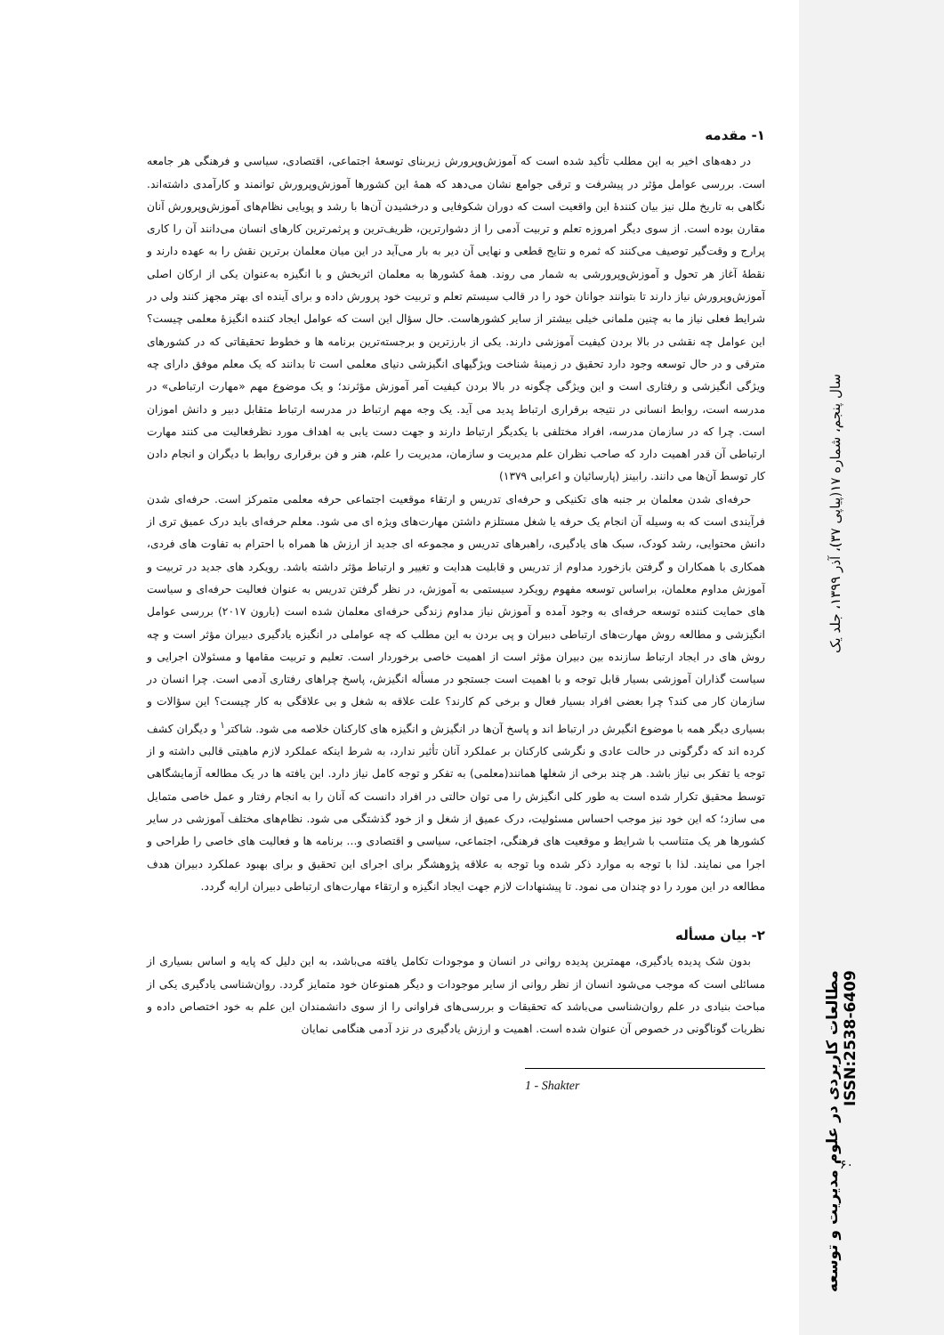۱- مقدمه
در دهه‌های اخیر به این مطلب تأکید شده است که آموزش‌وپرورش زیربنای توسعهٔ اجتماعی، اقتصادی، سیاسی و فرهنگی هر جامعه است. بررسی عوامل مؤثر در پیشرفت و ترقی جوامع نشان می‌دهد که همهٔ این کشورها آموزش‌وپرورش توانمند و کارآمدی داشته‌اند. نگاهی به تاریخ ملل نیز بیان کنندهٔ این واقعیت است که دوران شکوفایی و درخشیدن آن‌ها با رشد و پویایی نظام‌های آموزش‌وپرورش آنان مقارن بوده است. از سوی دیگر امروزه تعلم و تربیت آدمی را از دشوارترین، ظریف‌ترین و پرثمرترین کارهای انسان می‌دانند آن را کاری پرارج و وقت‌گیر توصیف می‌کنند که ثمره و نتایج قطعی و نهایی آن دیر به بار می‌آید در این میان معلمان برترین نقش را به عهده دارند و نقطهٔ آغاز هر تحول و آموزش‌وپرورشی به شمار می روند. همهٔ کشورها به معلمان اثربخش و با انگیزه به‌عنوان یکی از ارکان اصلی آموزش‌وپرورش نیاز دارند تا بتوانند جوانان خود را در قالب سیستم تعلم و تربیت خود پرورش داده و برای آینده ای بهتر مجهز کنند ولی در شرایط فعلی نیاز ما به چنین ملمانی خیلی بیشتر از سایر کشورهاست. حال سؤال این است که عوامل ایجاد کننده انگیزهٔ معلمی چیست؟ این عوامل چه نقشی در بالا بردن کیفیت آموزشی دارند. یکی از بارزترین و برجسته‌ترین برنامه ها و خطوط تحقیقاتی که در کشورهای مترقی و در حال توسعه وجود دارد تحقیق در زمینهٔ شناخت ویژگیهای انگیزشی دنیای معلمی است تا بدانند که یک معلم موفق دارای چه ویژگی انگیزشی و رفتاری است و این ویژگی چگونه در بالا بردن کیفیت آمر آموزش مؤثرند؛ و یک موضوع مهم «مهارت ارتباطی» در مدرسه است، روابط انسانی در نتیجه برقراری ارتباط پدید می آید. یک وجه مهم ارتباط در مدرسه ارتباط متقابل دبیر و دانش اموزان است. چرا که در سازمان مدرسه، افراد مختلفی با یکدیگر ارتباط دارند و جهت دست یابی به اهداف مورد نظرفعالیت می کنند مهارت ارتباطی آن قدر اهمیت دارد که صاحب نظران علم مدیریت و سازمان، مدیریت را علم، هنر و فن برقراری روابط با دیگران و انجام دادن کار توسط آن‌ها می دانند. رابینز (پارسائیان و اعرابی ۱۳۷۹)
حرفه‌ای شدن معلمان بر جنبه های تکنیکی و حرفه‌ای تدریس و ارتقاء موقعیت اجتماعی حرفه معلمی متمرکز است. حرفه‌ای شدن فرآیندی است که به وسیله آن انجام یک حرفه یا شغل مستلزم داشتن مهارت‌های ویژه ای می شود. معلم حرفه‌ای باید درک عمیق تری از دانش محتوایی، رشد کودک، سبک های یادگیری، راهبرهای تدریس و مجموعه ای جدید از ارزش ها همراه با احترام به تفاوت های فردی، همکاری با همکاران و گرفتن بازخورد مداوم از تدریس و قابلیت هدایت و تغییر و ارتباط مؤثر داشته باشد. رویکرد های جدید در تربیت و آموزش مداوم معلمان، براساس توسعه مفهوم رویکرد سیستمی به آموزش، در نظر گرفتن تدریس به عنوان فعالیت حرفه‌ای و سیاست های حمایت کننده توسعه حرفه‌ای به وجود آمده و آموزش نیاز مداوم زندگی حرفه‌ای معلمان شده است (بارون ۲۰۱۷) بررسی عوامل انگیزشی و مطالعه روش مهارت‌های ارتباطی دبیران و پی بردن به این مطلب که چه عواملی در انگیزه یادگیری دبیران مؤثر است و چه روش های در ایجاد ارتباط سازنده بین دبیران مؤثر است از اهمیت خاصی برخوردار است. تعلیم و تربیت مقامها و مسئولان اجرایی و سیاست گذاران آموزشی بسیار قابل توجه و با اهمیت است جستجو در مسأله انگیزش، پاسخ چراهای رفتاری آدمی است. چرا انسان در سازمان کار می کند؟ چرا بعضی افراد بسیار فعال و برخی کم کارند؟ علت علاقه به شغل و بی علاقگی به کار چیست؟ این سؤالات و بسیاری دیگر همه با موضوع انگیرش در ارتباط اند و پاسخ آن‌ها در انگیزش و انگیزه های کارکنان خلاصه می شود. شاکتر<sup>۱</sup> و دیگران کشف کرده اند که دگرگونی در حالت عادی و نگرشی کارکنان بر عملکرد آنان تأثیر ندارد، به شرط اینکه عملکرد لازم ماهیتی قالبی داشته و از توجه یا تفکر بی نیاز باشد. هر چند برخی از شغلها همانند(معلمی) به تفکر و توجه کامل نیاز دارد. این یافته ها در یک مطالعه آزمایشگاهی توسط محقیق تکرار شده است به طور کلی انگیزش را می توان حالتی در افراد دانست که آنان را به انجام رفتار و عمل خاصی متمایل می سازد؛ که این خود نیز موجب احساس مسئولیت، درک عمیق از شغل و از خود گذشتگی می شود. نظام‌های مختلف آموزشی در سایر کشورها هر یک متناسب با شرایط و موقعیت های فرهنگی، اجتماعی، سیاسی و اقتصادی و... برنامه ها و فعالیت های خاصی را طراحی و اجرا می نمایند. لذا با توجه به موارد ذکر شده وبا توجه به علاقه پژوهشگر برای اجرای این تحقیق و برای بهبود عملکرد دبیران هدف مطالعه در این مورد را دو چندان می نمود. تا پیشنهادات لازم جهت ایجاد انگیزه و ارتقاء مهارت‌های ارتباطی دبیران ارایه گردد.
۲- بیان مسأله
بدون شک پدیده یادگیری، مهمترین پدیده روانی در انسان و موجودات تکامل یافته می‌باشد، به این دلیل که پایه و اساس بسیاری از مسائلی است که موجب می‌شود انسان از نظر روانی از سایر موجودات و دیگر همنوعان خود متمایز گردد. روان‌شناسی یادگیری یکی از مباحث بنیادی در علم روان‌شناسی می‌باشد که تحقیقات و بررسی‌های فراوانی را از سوی دانشمندان این علم به خود اختصاص داده و نظریات گوناگونی در خصوص آن عنوان شده است. اهمیت و ارزش یادگیری در نزد آدمی هنگامی نمایان
1 - Shakter
سال پنجم، شماره ۱۷(پیاپی ۳۷)، آذر ۱۳۹۹، جلد یک
مطالعات کاربردی در علوم مدیریت و توسعه ISSN:2538-6409
۶۰